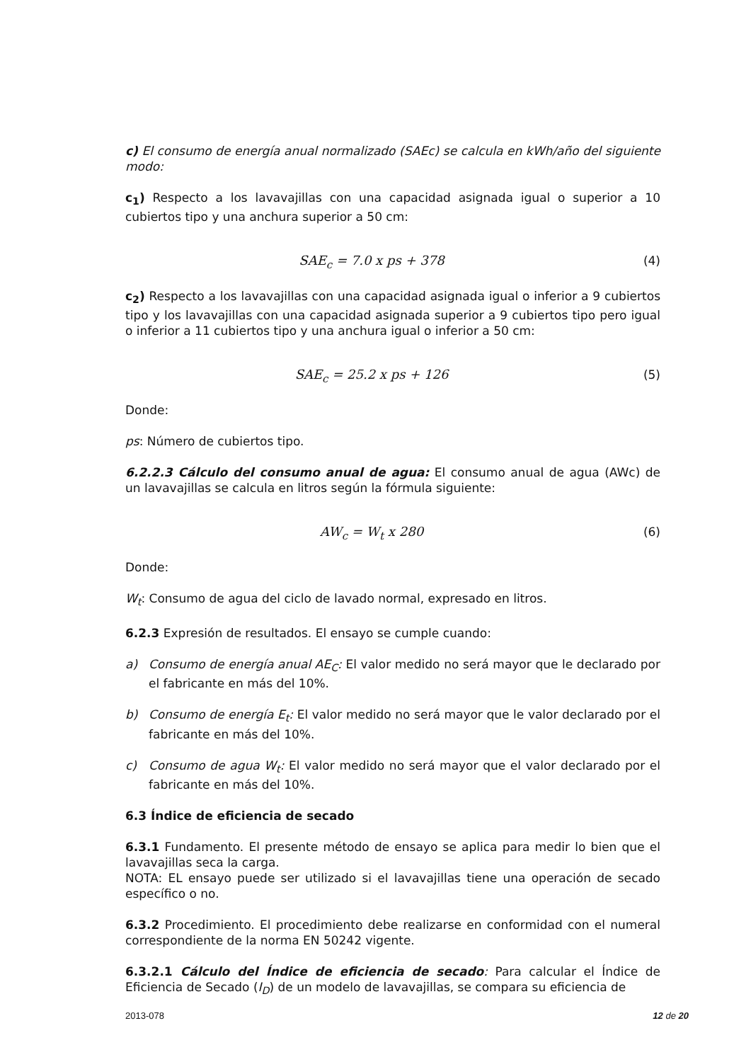c) El consumo de energía anual normalizado (SAEc) se calcula en kWh/año del siguiente modo:
c<sub>1</sub>) Respecto a los lavavajillas con una capacidad asignada igual o superior a 10 cubiertos tipo y una anchura superior a 50 cm:
SAE<sub>c</sub> = 7.0 x ps + 378 (4)
c<sub>2</sub>) Respecto a los lavavajillas con una capacidad asignada igual o inferior a 9 cubiertos tipo y los lavavajillas con una capacidad asignada superior a 9 cubiertos tipo pero igual o inferior a 11 cubiertos tipo y una anchura igual o inferior a 50 cm:
SAE<sub>c</sub> = 25.2 x ps + 126 (5)
Donde:
ps: Número de cubiertos tipo.
6.2.2.3 Cálculo del consumo anual de agua: El consumo anual de agua (AWc) de un lavavajillas se calcula en litros según la fórmula siguiente:
AW<sub>c</sub> = W<sub>t</sub> x 280 (6)
Donde:
W<sub>t</sub>: Consumo de agua del ciclo de lavado normal, expresado en litros.
6.2.3 Expresión de resultados. El ensayo se cumple cuando:
a) Consumo de energía anual AE<sub>C</sub>: El valor medido no será mayor que le declarado por el fabricante en más del 10%.
b) Consumo de energía E<sub>t</sub>: El valor medido no será mayor que le valor declarado por el fabricante en más del 10%.
c) Consumo de agua W<sub>t</sub>: El valor medido no será mayor que el valor declarado por el fabricante en más del 10%.
6.3 Índice de eficiencia de secado
6.3.1 Fundamento. El presente método de ensayo se aplica para medir lo bien que el lavavajillas seca la carga.
NOTA: EL ensayo puede ser utilizado si el lavavajillas tiene una operación de secado específico o no.
6.3.2 Procedimiento. El procedimiento debe realizarse en conformidad con el numeral correspondiente de la norma EN 50242 vigente.
6.3.2.1 Cálculo del Índice de eficiencia de secado: Para calcular el Índice de Eficiencia de Secado (I<sub>D</sub>) de un modelo de lavavajillas, se compara su eficiencia de
2013-078 12 de 20